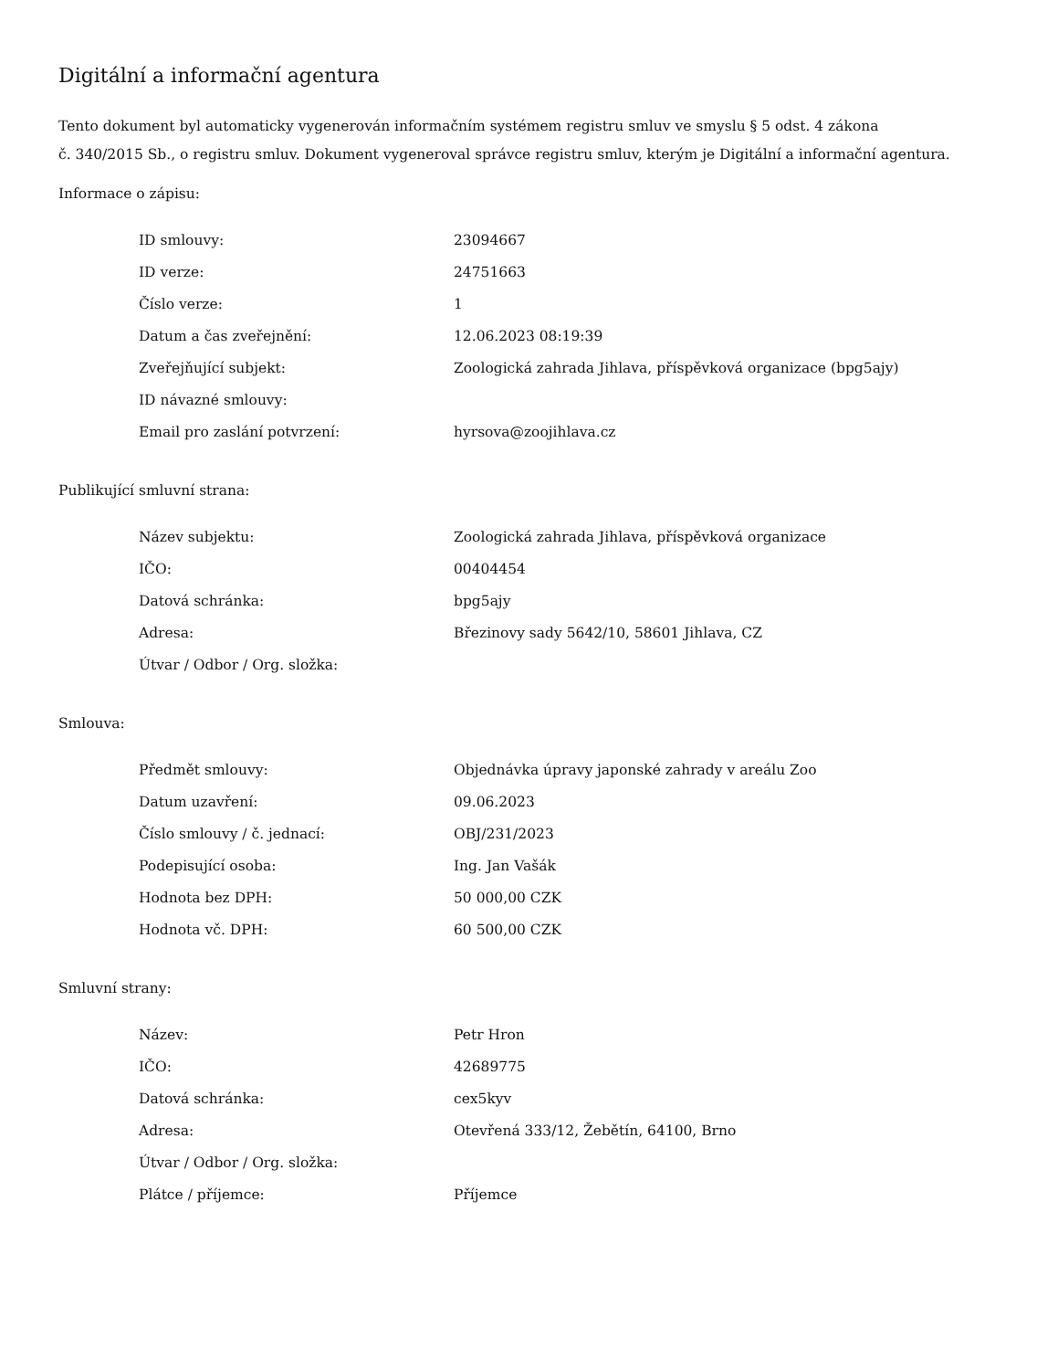Digitální a informační agentura
Tento dokument byl automaticky vygenerován informačním systémem registru smluv ve smyslu § 5 odst. 4 zákona
č. 340/2015 Sb., o registru smluv. Dokument vygeneroval správce registru smluv, kterým je Digitální a informační agentura.
Informace o zápisu:
| ID smlouvy: | 23094667 |
| ID verze: | 24751663 |
| Číslo verze: | 1 |
| Datum a čas zveřejnění: | 12.06.2023 08:19:39 |
| Zveřejňující subjekt: | Zoologická zahrada Jihlava, příspěvková organizace (bpg5ajy) |
| ID návazné smlouvy: | |
| Email pro zaslání potvrzení: | hyrsova@zoojihlava.cz |
Publikující smluvní strana:
| Název subjektu: | Zoologická zahrada Jihlava, příspěvková organizace |
| IČO: | 00404454 |
| Datová schránka: | bpg5ajy |
| Adresa: | Březinovy sady 5642/10, 58601 Jihlava, CZ |
| Útvar / Odbor / Org. složka: | |
Smlouva:
| Předmět smlouvy: | Objednávka úpravy japonské zahrady v areálu Zoo |
| Datum uzavření: | 09.06.2023 |
| Číslo smlouvy / č. jednací: | OBJ/231/2023 |
| Podepisující osoba: | Ing. Jan Vašák |
| Hodnota bez DPH: | 50 000,00 CZK |
| Hodnota vč. DPH: | 60 500,00 CZK |
Smluvní strany:
| Název: | Petr Hron |
| IČO: | 42689775 |
| Datová schránka: | cex5kyv |
| Adresa: | Otevřená 333/12, Žebětín, 64100, Brno |
| Útvar / Odbor / Org. složka: | |
| Plátce / příjemce: | Příjemce |